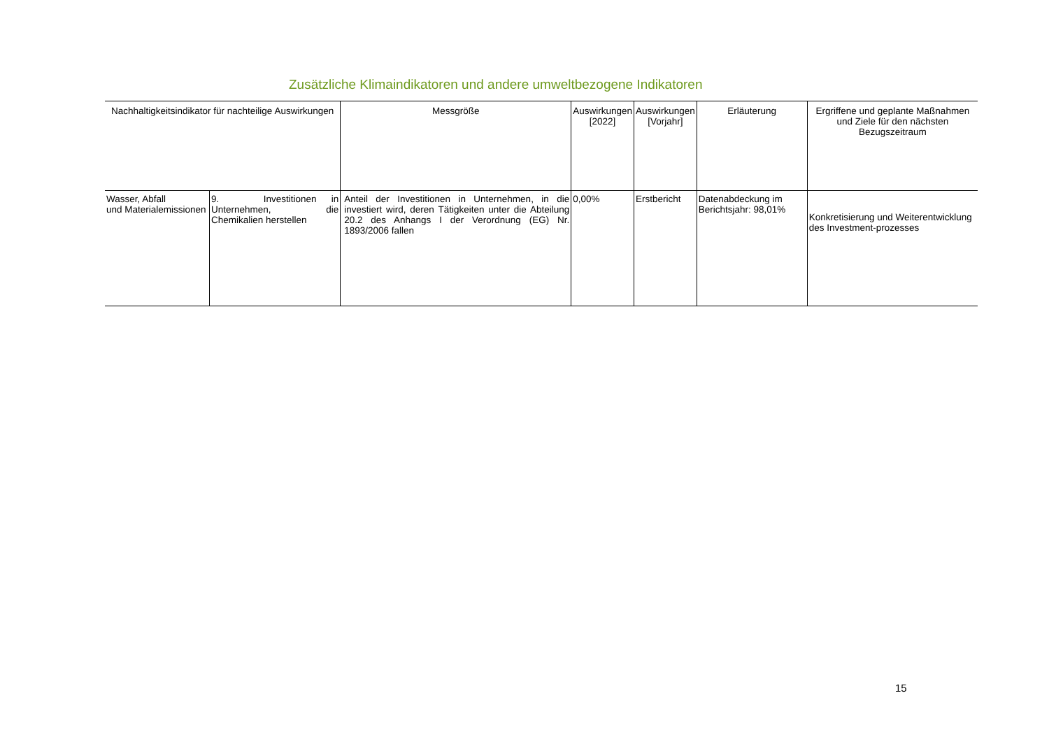Zusätzliche Klimaindikatoren und andere umweltbezogene Indikatoren
| Nachhaltigkeitsindikator für nachteilige Auswirkungen | | Messgröße | Auswirkungen [2022] | Auswirkungen [Vorjahr] | Erläuterung | Ergriffene und geplante Maßnahmen und Ziele für den nächsten Bezugszeitraum |
| --- | --- | --- | --- | --- | --- | --- |
| Wasser, Abfall und Materialemissionen | 9. Investitionen in Unternehmen, die Chemikalien herstellen | Anteil der Investitionen in Unternehmen, in die investiert wird, deren Tätigkeiten unter die Abteilung 20.2 des Anhangs I der Verordnung (EG) Nr. 1893/2006 fallen | 0,00% | Erstbericht | Datenabdeckung im Berichtsjahr: 98,01% | Konkretisierung und Weiterentwicklung des Investment-prozesses |
15